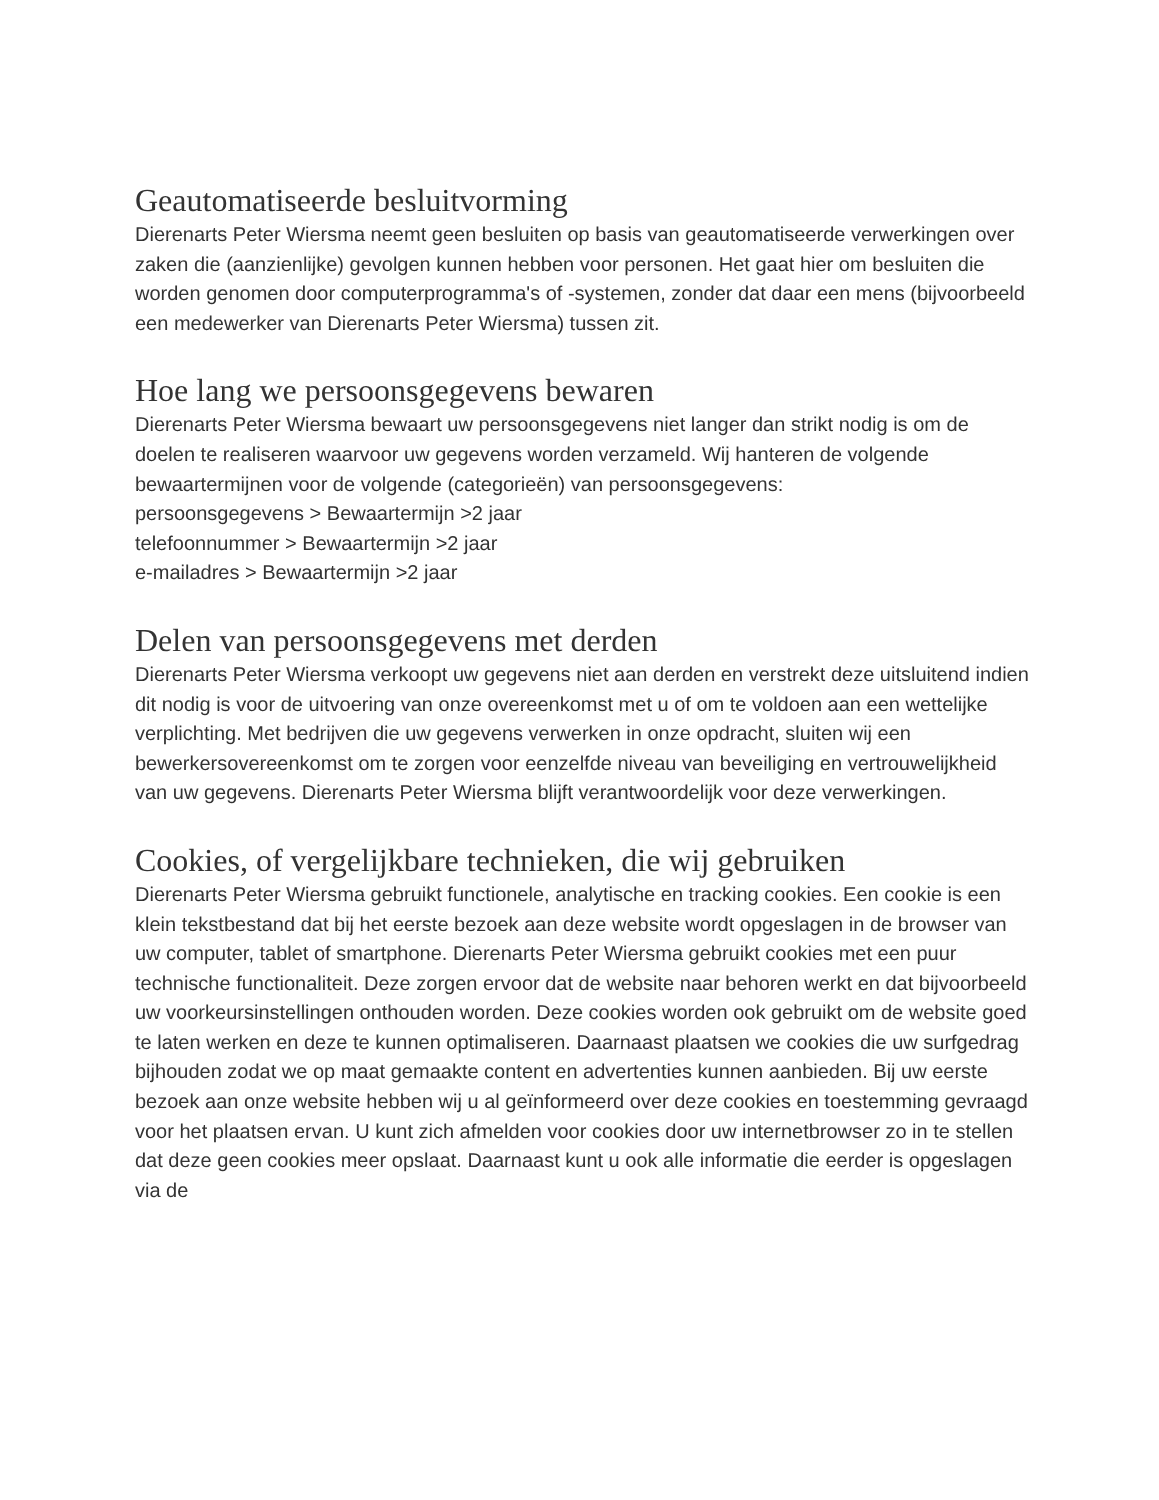Geautomatiseerde besluitvorming
Dierenarts Peter Wiersma neemt geen besluiten op basis van geautomatiseerde verwerkingen over zaken die (aanzienlijke) gevolgen kunnen hebben voor personen. Het gaat hier om besluiten die worden genomen door computerprogramma's of -systemen, zonder dat daar een mens (bijvoorbeeld een medewerker van Dierenarts Peter Wiersma) tussen zit.
Hoe lang we persoonsgegevens bewaren
Dierenarts Peter Wiersma bewaart uw persoonsgegevens niet langer dan strikt nodig is om de doelen te realiseren waarvoor uw gegevens worden verzameld. Wij hanteren de volgende bewaartermijnen voor de volgende (categorieën) van persoonsgegevens:
persoonsgegevens > Bewaartermijn >2 jaar
telefoonnummer > Bewaartermijn >2 jaar
e-mailadres > Bewaartermijn >2 jaar
Delen van persoonsgegevens met derden
Dierenarts Peter Wiersma verkoopt uw gegevens niet aan derden en verstrekt deze uitsluitend indien dit nodig is voor de uitvoering van onze overeenkomst met u of om te voldoen aan een wettelijke verplichting. Met bedrijven die uw gegevens verwerken in onze opdracht, sluiten wij een bewerkersovereenkomst om te zorgen voor eenzelfde niveau van beveiliging en vertrouwelijkheid van uw gegevens. Dierenarts Peter Wiersma blijft verantwoordelijk voor deze verwerkingen.
Cookies, of vergelijkbare technieken, die wij gebruiken
Dierenarts Peter Wiersma gebruikt functionele, analytische en tracking cookies. Een cookie is een klein tekstbestand dat bij het eerste bezoek aan deze website wordt opgeslagen in de browser van uw computer, tablet of smartphone. Dierenarts Peter Wiersma gebruikt cookies met een puur technische functionaliteit. Deze zorgen ervoor dat de website naar behoren werkt en dat bijvoorbeeld uw voorkeursinstellingen onthouden worden. Deze cookies worden ook gebruikt om de website goed te laten werken en deze te kunnen optimaliseren. Daarnaast plaatsen we cookies die uw surfgedrag bijhouden zodat we op maat gemaakte content en advertenties kunnen aanbieden. Bij uw eerste bezoek aan onze website hebben wij u al geïnformeerd over deze cookies en toestemming gevraagd voor het plaatsen ervan. U kunt zich afmelden voor cookies door uw internetbrowser zo in te stellen dat deze geen cookies meer opslaat. Daarnaast kunt u ook alle informatie die eerder is opgeslagen via de